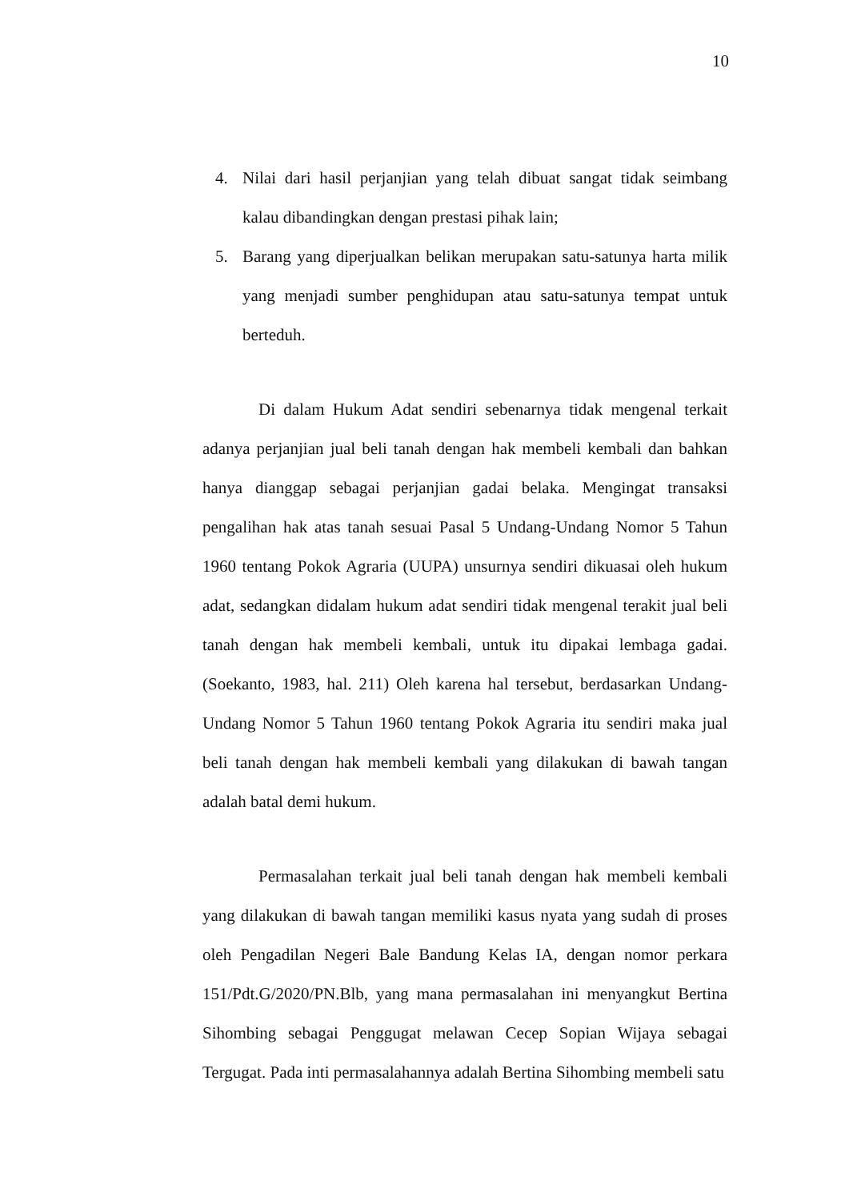10
4. Nilai dari hasil perjanjian yang telah dibuat sangat tidak seimbang kalau dibandingkan dengan prestasi pihak lain;
5. Barang yang diperjualkan belikan merupakan satu-satunya harta milik yang menjadi sumber penghidupan atau satu-satunya tempat untuk berteduh.
Di dalam Hukum Adat sendiri sebenarnya tidak mengenal terkait adanya perjanjian jual beli tanah dengan hak membeli kembali dan bahkan hanya dianggap sebagai perjanjian gadai belaka. Mengingat transaksi pengalihan hak atas tanah sesuai Pasal 5 Undang-Undang Nomor 5 Tahun 1960 tentang Pokok Agraria (UUPA) unsurnya sendiri dikuasai oleh hukum adat, sedangkan didalam hukum adat sendiri tidak mengenal terakit jual beli tanah dengan hak membeli kembali, untuk itu dipakai lembaga gadai. (Soekanto, 1983, hal. 211) Oleh karena hal tersebut, berdasarkan Undang-Undang Nomor 5 Tahun 1960 tentang Pokok Agraria itu sendiri maka jual beli tanah dengan hak membeli kembali yang dilakukan di bawah tangan adalah batal demi hukum.
Permasalahan terkait jual beli tanah dengan hak membeli kembali yang dilakukan di bawah tangan memiliki kasus nyata yang sudah di proses oleh Pengadilan Negeri Bale Bandung Kelas IA, dengan nomor perkara 151/Pdt.G/2020/PN.Blb, yang mana permasalahan ini menyangkut Bertina Sihombing sebagai Penggugat melawan Cecep Sopian Wijaya sebagai Tergugat. Pada inti permasalahannya adalah Bertina Sihombing membeli satu